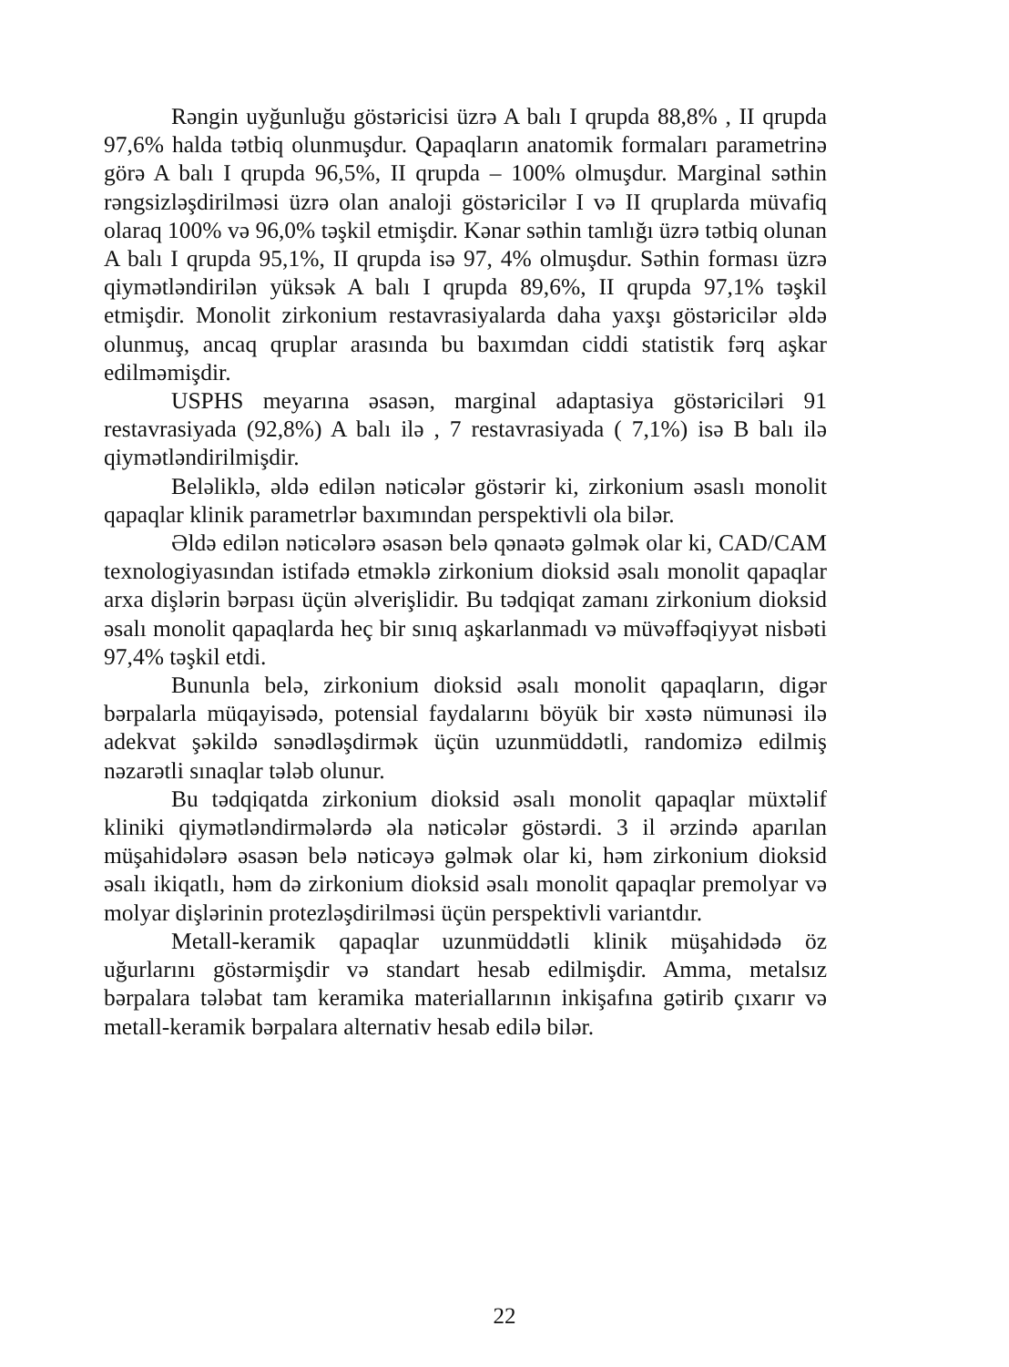Rəngin uyğunluğu göstəricisi üzrə A balı I qrupda 88,8% , II qrupda 97,6% halda tətbiq olunmuşdur. Qapaqların anatomik formaları parametrinə görə A balı I qrupda 96,5%, II qrupda – 100% olmuşdur. Marginal səthin rəngsizləşdirilməsi üzrə olan analoji göstəricilər I və II qruplarda müvafiq olaraq 100% və 96,0% təşkil etmişdir. Kənar səthin tamlığı üzrə tətbiq olunan A balı I qrupda 95,1%, II qrupda isə 97, 4% olmuşdur. Səthin forması üzrə qiymətləndirilən yüksək A balı I qrupda 89,6%, II qrupda 97,1% təşkil etmişdir. Monolit zirkonium restavrasiyalarda daha yaxşı göstəricilər əldə olunmuş, ancaq qruplar arasında bu baxımdan ciddi statistik fərq aşkar edilməmişdir.
USPHS meyarına əsasən, marginal adaptasiya göstəriciləri 91 restavrasiyada (92,8%) A balı ilə , 7 restavrasiyada ( 7,1%) isə B balı ilə qiymətləndirilmişdir.
Beləliklə, əldə edilən nəticələr göstərir ki, zirkonium əsaslı monolit qapaqlar klinik parametrlər baxımından perspektivli ola bilər.
Əldə edilən nəticələrə əsasən belə qənaətə gəlmək olar ki, CAD/CAM texnologiyasından istifadə etməklə zirkonium dioksid əsalı monolit qapaqlar arxa dişlərin bərpası üçün əlverişlidir. Bu tədqiqat zamanı zirkonium dioksid əsalı monolit qapaqlarda heç bir sınıq aşkarlanmadı və müvəffəqiyyət nisbəti 97,4% təşkil etdi.
Bununla belə, zirkonium dioksid əsalı monolit qapaqların, digər bərpalarla müqayisədə, potensial faydalarını böyük bir xəstə nümunəsi ilə adekvat şəkildə sənədləşdirmək üçün uzunmüddətli, randomizə edilmiş nəzarətli sınaqlar tələb olunur.
Bu tədqiqatda zirkonium dioksid əsalı monolit qapaqlar müxtəlif kliniki qiymətləndirmələrdə əla nəticələr göstərdi. 3 il ərzində aparılan müşahidələrə əsasən belə nəticəyə gəlmək olar ki, həm zirkonium dioksid əsalı ikiqatlı, həm də zirkonium dioksid əsalı monolit qapaqlar premolyar və molyar dişlərinin protezləşdirilməsi üçün perspektivli variantdır.
Metall-keramik qapaqlar uzunmüddətli klinik müşahidədə öz uğurlarını göstərmişdir və standart hesab edilmişdir. Amma, metalsız bərpalara tələbat tam keramika materiallarının inkişafına gətirib çıxarır və metall-keramik bərpalara alternativ hesab edilə bilər.
22